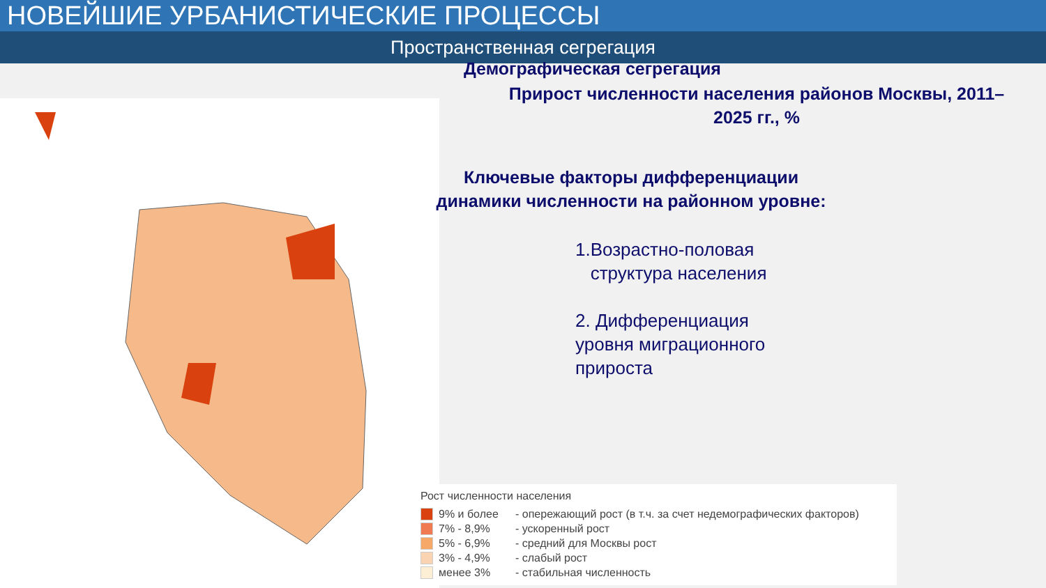НОВЕЙШИЕ УРБАНИСТИЧЕСКИЕ ПРОЦЕССЫ
Пространственная сегрегация
Демографическая сегрегация
Прирост численности населения районов Москвы, 2011–2025 гг., %
Ключевые факторы дифференциации динамики численности на районном уровне:
1.Возрастно-половая
структура населения
2. Дифференциация
уровня миграционного
прироста
Рост численности населения
9% и более - опережающий рост (в т.ч. за счет недемографических факторов)
7% - 8,9% - ускоренный рост
5% - 6,9% - средний для Москвы рост
3% - 4,9% - слабый рост
менее 3% - стабильная численность